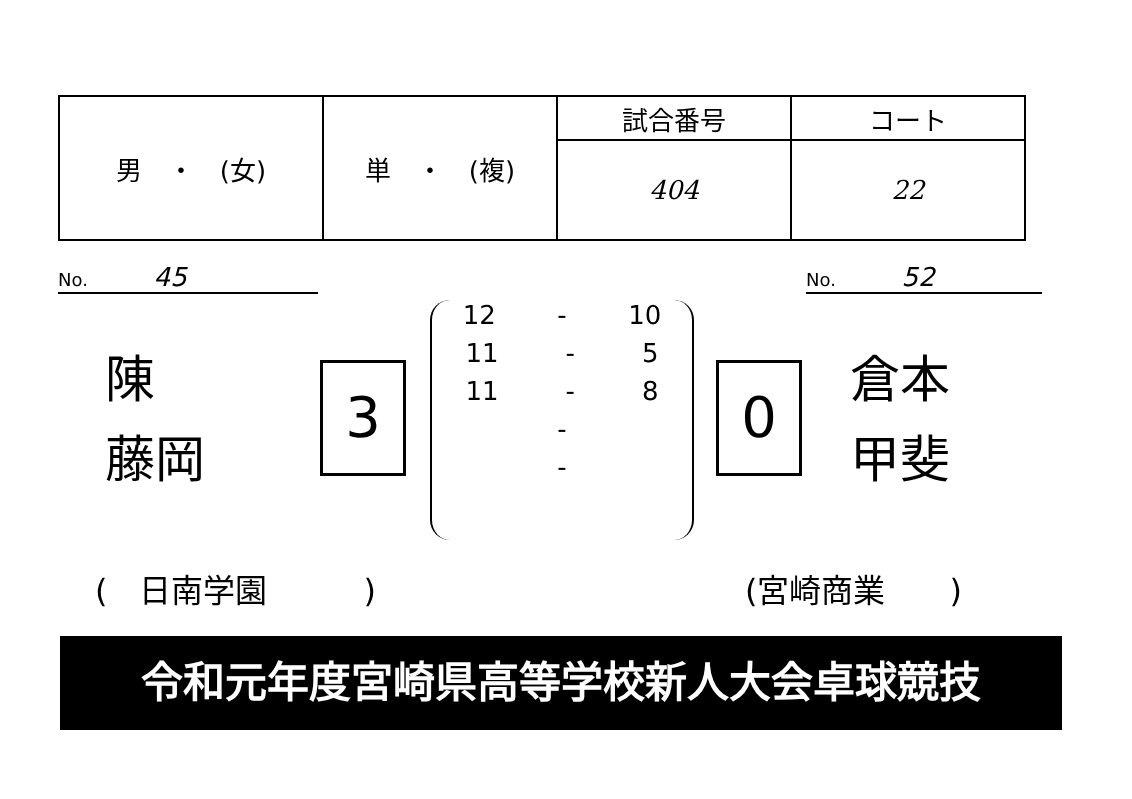| 男 ・ (女) | 単 ・ (複) | 試合番号 | コート |
| | | 404 | 22 |
No. 45 No. 52
陳
藤岡
3
12 - 10
11 - 5
11 - 8
-
-
0
倉本
甲斐
(　日南学園　　　) (宮崎商業　　)
令和元年度宮崎県高等学校新人大会卓球競技